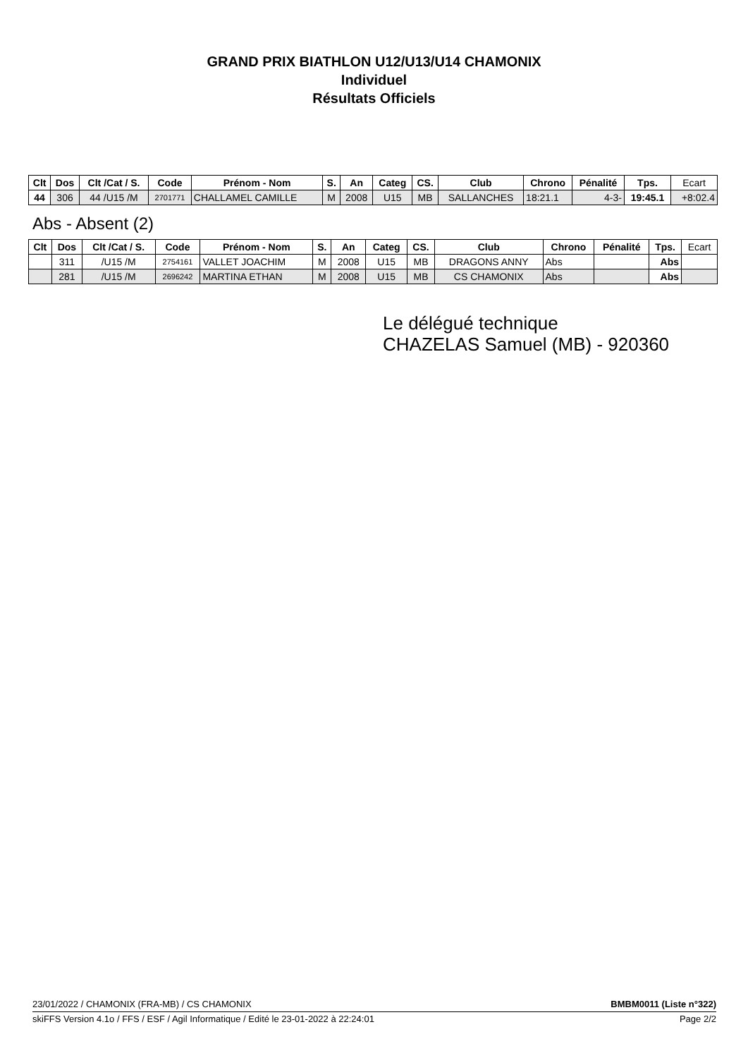GRAND PRIX BIATHLON U12/U13/U14 CHAMONIX
Individuel
Résultats Officiels
| Clt | Dos | Clt /Cat / S. | Code | Prénom - Nom | S. | An | Categ | CS. | Club | Chrono | Pénalité | Tps. | Ecart |
| 44 | 306 | 44 /U15 /M | 2701771 | CHALLAMEL CAMILLE | M | 2008 | U15 | MB | SALLANCHES | 18:21.1 | 4-3- | 19:45.1 | +8:02.4 |
Abs - Absent (2)
| Clt | Dos | Clt /Cat / S. | Code | Prénom - Nom | S. | An | Categ | CS. | Club | Chrono | Pénalité | Tps. | Ecart |
| | 311 | /U15 /M | 2754161 | VALLET JOACHIM | M | 2008 | U15 | MB | DRAGONS ANNY | Abs | | Abs | |
| | 281 | /U15 /M | 2696242 | MARTINA ETHAN | M | 2008 | U15 | MB | CS CHAMONIX | Abs | | Abs | |
Le délégué technique
CHAZELAS Samuel (MB) - 920360
23/01/2022 / CHAMONIX (FRA-MB) / CS CHAMONIX BMBM0011 (Liste n°322)
skiFFS Version 4.1o / FFS / ESF / Agil Informatique / Edité le 23-01-2022 à 22:24:01 Page 2/2